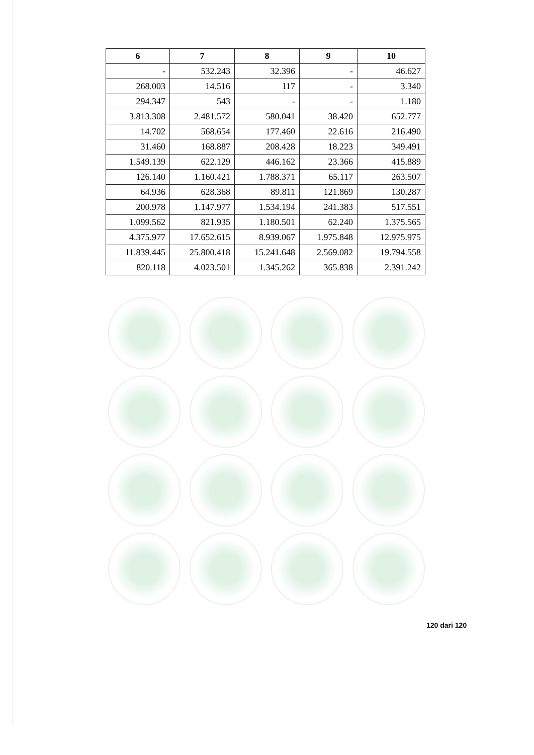| 6 | 7 | 8 | 9 | 10 |
| --- | --- | --- | --- | --- |
| - | 532.243 | 32.396 | - | 46.627 |
| 268.003 | 14.516 | 117 | - | 3.340 |
| 294.347 | 543 | - | - | 1.180 |
| 3.813.308 | 2.481.572 | 580.041 | 38.420 | 652.777 |
| 14.702 | 568.654 | 177.460 | 22.616 | 216.490 |
| 31.460 | 168.887 | 208.428 | 18.223 | 349.491 |
| 1.549.139 | 622.129 | 446.162 | 23.366 | 415.889 |
| 126.140 | 1.160.421 | 1.788.371 | 65.117 | 263.507 |
| 64.936 | 628.368 | 89.811 | 121.869 | 130.287 |
| 200.978 | 1.147.977 | 1.534.194 | 241.383 | 517.551 |
| 1.099.562 | 821.935 | 1.180.501 | 62.240 | 1.375.565 |
| 4.375.977 | 17.652.615 | 8.939.067 | 1.975.848 | 12.975.975 |
| 11.839.445 | 25.800.418 | 15.241.648 | 2.569.082 | 19.794.558 |
| 820.118 | 4.023.501 | 1.345.262 | 365.838 | 2.391.242 |
120 dari 120